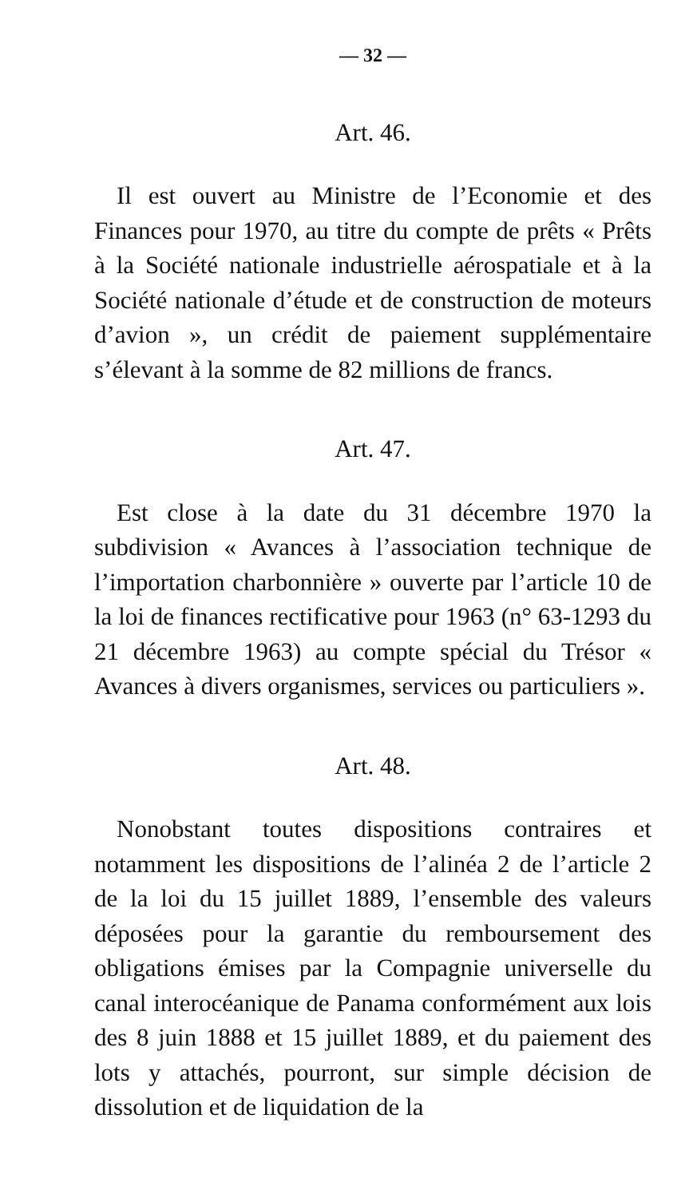— 32 —
Art. 46.
Il est ouvert au Ministre de l’Economie et des Finances pour 1970, au titre du compte de prêts « Prêts à la Société nationale industrielle aérospatiale et à la Société nationale d’étude et de construction de moteurs d’avion », un crédit de paiement supplémentaire s’élevant à la somme de 82 millions de francs.
Art. 47.
Est close à la date du 31 décembre 1970 la subdivision « Avances à l’association technique de l’importation charbonnière » ouverte par l’article 10 de la loi de finances rectificative pour 1963 (n° 63-1293 du 21 décembre 1963) au compte spécial du Trésor « Avances à divers organismes, services ou particuliers ».
Art. 48.
Nonobstant toutes dispositions contraires et notamment les dispositions de l’alinéa 2 de l’article 2 de la loi du 15 juillet 1889, l’ensemble des valeurs déposées pour la garantie du remboursement des obligations émises par la Compagnie universelle du canal interocéanique de Panama conformément aux lois des 8 juin 1888 et 15 juillet 1889, et du paiement des lots y attachés, pourront, sur simple décision de dissolution et de liquidation de la